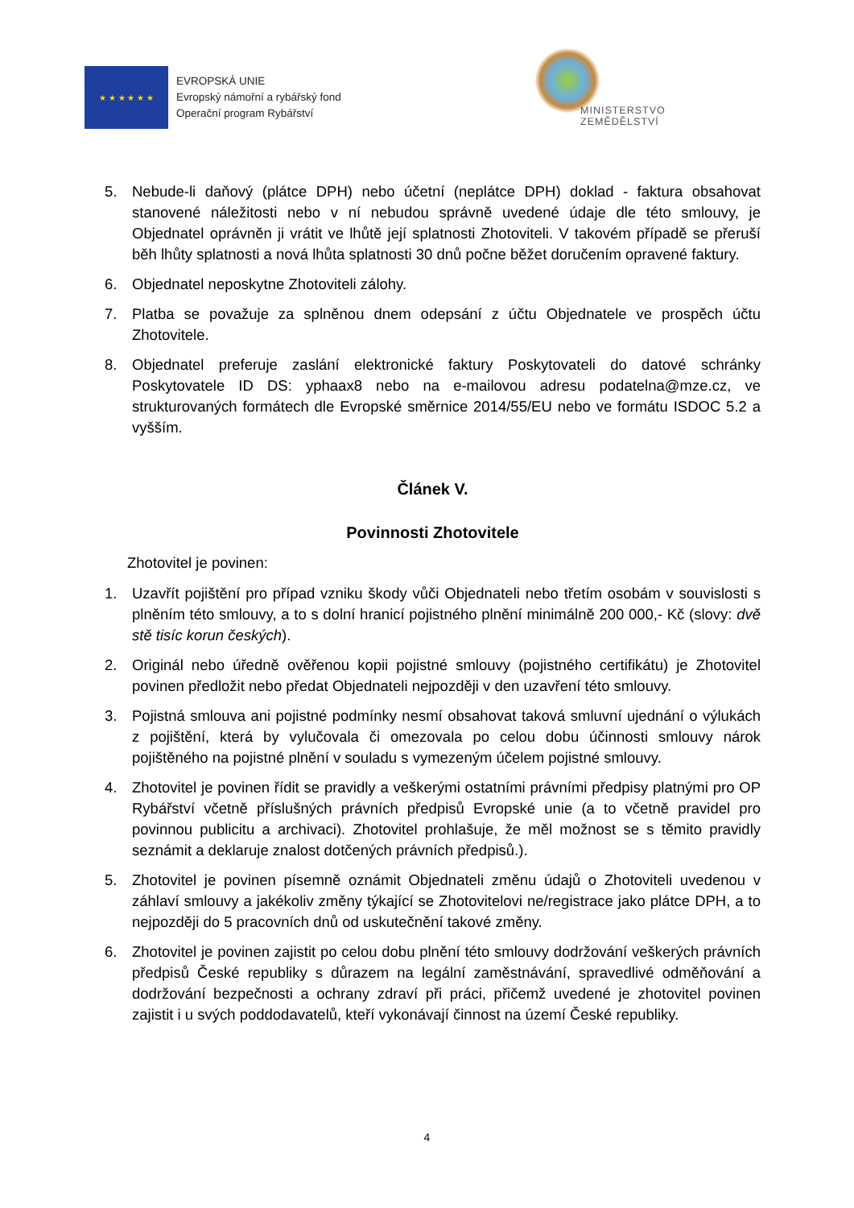★ ★ ★ ★ ★ ★
EVROPSKÁ UNIE
Evropský námořní a rybářský fond
Operační program Rybářství
MINISTERSTVO ZEMĚDĚLSTVÍ
5. Nebude-li daňový (plátce DPH) nebo účetní (neplátce DPH) doklad - faktura obsahovat stanovené náležitosti nebo v ní nebudou správně uvedené údaje dle této smlouvy, je Objednatel oprávněn ji vrátit ve lhůtě její splatnosti Zhotoviteli. V takovém případě se přeruší běh lhůty splatnosti a nová lhůta splatnosti 30 dnů počne běžet doručením opravené faktury.
6. Objednatel neposkytne Zhotoviteli zálohy.
7. Platba se považuje za splněnou dnem odepsání z účtu Objednatele ve prospěch účtu Zhotovitele.
8. Objednatel preferuje zaslání elektronické faktury Poskytovateli do datové schránky Poskytovatele ID DS: yphaax8 nebo na e-mailovou adresu podatelna@mze.cz, ve strukturovaných formátech dle Evropské směrnice 2014/55/EU nebo ve formátu ISDOC 5.2 a vyšším.
Článek V.
Povinnosti Zhotovitele
Zhotovitel je povinen:
1. Uzavřít pojištění pro případ vzniku škody vůči Objednateli nebo třetím osobám v souvislosti s plněním této smlouvy, a to s dolní hranicí pojistného plnění minimálně 200 000,- Kč (slovy: dvě stě tisíc korun českých).
2. Originál nebo úředně ověřenou kopii pojistné smlouvy (pojistného certifikátu) je Zhotovitel povinen předložit nebo předat Objednateli nejpozději v den uzavření této smlouvy.
3. Pojistná smlouva ani pojistné podmínky nesmí obsahovat taková smluvní ujednání o výlukách z pojištění, která by vylučovala či omezovala po celou dobu účinnosti smlouvy nárok pojištěného na pojistné plnění v souladu s vymezeným účelem pojistné smlouvy.
4. Zhotovitel je povinen řídit se pravidly a veškerými ostatními právními předpisy platnými pro OP Rybářství včetně příslušných právních předpisů Evropské unie (a to včetně pravidel pro povinnou publicitu a archivaci). Zhotovitel prohlašuje, že měl možnost se s těmito pravidly seznámit a deklaruje znalost dotčených právních předpisů.).
5. Zhotovitel je povinen písemně oznámit Objednateli změnu údajů o Zhotoviteli uvedenou v záhlaví smlouvy a jakékoliv změny týkající se Zhotovitelovi ne/registrace jako plátce DPH, a to nejpozději do 5 pracovních dnů od uskutečnění takové změny.
6. Zhotovitel je povinen zajistit po celou dobu plnění této smlouvy dodržování veškerých právních předpisů České republiky s důrazem na legální zaměstnávání, spravedlivé odměňování a dodržování bezpečnosti a ochrany zdraví při práci, přičemž uvedené je zhotovitel povinen zajistit i u svých poddodavatelů, kteří vykonávají činnost na území České republiky.
4